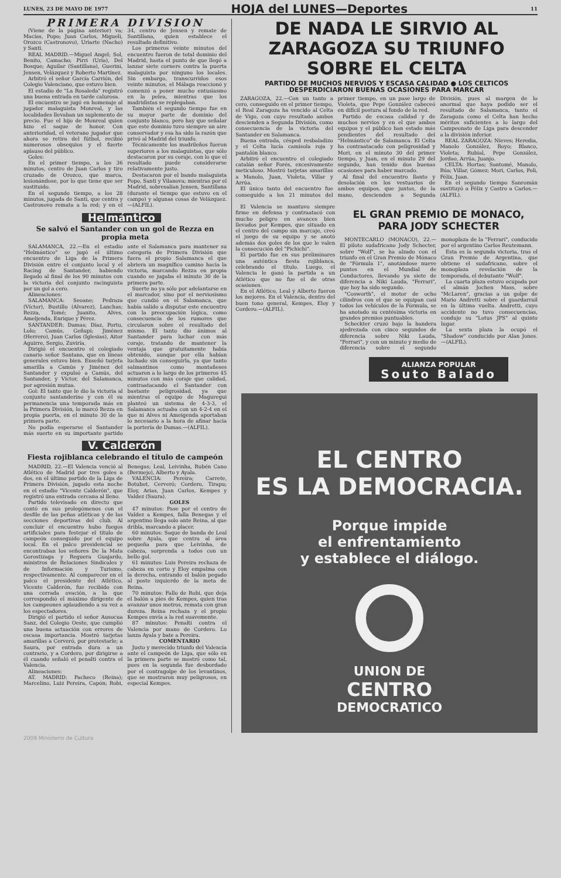LUNES, 23 DE MAYO DE 1977 HOJA del LUNES—Deportes 11
PRIMERA DIVISION
(Viene de la página anterior) va; Macías, Popo; Juan Carlos, Migueli, Orozco (Castronovo), Uriarte (Nacho) y Santi.
REAL MADRID.—Miguel Angel; Sol, Benito, Camacho; Pirri (Uría), Del Bosque; Aguilar (Santillana), Guerini, Jensen, Velázquez y Roberto Martínez.
Arbitró el señor García Carrión, del Colegio Valenciano, que estuvo bien.
El estadio de "La Rosaleda" registró una buena entrada en tarde calurosa.
El encuentro se jugó en homenaje al jugador malaguista Monreal, y las localidades llevaban un suplemento de precio. Fue el hijo de Monreal quien hizo el saque de honor. Con anterioridad, el veterano jugador que ahora se retira del fútbol, recibió numerosos obsequios y el fuerte aplauso del público.
Goles:
En el primer tiempo, a los 36 minutos, centro de Juan Carlos y tiro cruzado de Orozco, que marca, lesionándose, por lo que tiene que ser sustituido.
En el segundo tiempo, a los 28 minutos, jugada de Santi, que centra y Castronovo remata a la red; y en el 34, centro de Jensen y remate de Santillana, quien establece el resultado definitivo.
Los primeros veinte minutos del encuentro fueron de total dominio del Madrid, hasta el punto de que llegó a lanzar siete corners contra la puerta malaguista por ninguno los locales. Sin embargo, transcurridos esos veinte minutos, el Málaga reaccionó y comenzó a poner mucho entusiasmo en la pelea, mientras que los madridistas se replegaban.
También el segundo tiempo fue en su mayor parte de dominio del conjunto blanco, pero hay que señalar que este dominio tuvo siempre un aire conservador y esa ha sido la razón que privó al Madrid del triunfo.
Técnicamente los madrileños fueron superiores a los malaguistas, que sólo destacaron por su coraje, con lo que el resultado puede considerarse relativamente justo.
Destacaron por el bando malaguista Popo, Santi y Vilanova; mientras por el Madrid, sobresalían Jensen, Santillana (durante el tiempo que estuvo en el campo) y algunas cosas de Velázquez.—(ALFIL).
Helmántico
Se salvó el Santander con un gol de Rezza en propia meta
SALAMANCA, 22.—En el estadio "Helmántico" se jugó el último encuentro de Liga de la Primera División entre el conjunto local y el Racing de Santander, habiendo llegado al final de los 90 minutos con la victoria del conjunto racinguista por un gol a cero.
Alineaciones:
SALAMANCA: Seoane; Pedraza (Víctor), Bustillo (Alvarez), Lanchas; Rezza, Tomé; Juanito, Alves, Ameljenda, Enrique y Pérez.
SANTANDER: Damas; Díaz, Portu, Lolo; Camús, Geñupi; Jiménez (Herrero), Juan Carlos (Iglesias), Aitor Aguirre, Sergio, Zuviría.
Dirigió el encuentro el colegiado canario señor Santana, que en líneas generales estuvo bien. Enseñó tarjeta amarilla a Camús y Jiménez del Santander y expulsó a Camús, del Santander, y Víctor, del Salamanca, por agresión mutua.
Gol: El tanto que le dio la victoria al conjunto santanderino y con él su permanencia una temporada más en la Primera División, lo marcó Rezza en propia puerta, en el minuto 30 de la primera parte.
No podía esperarse el Santander más suerte en su importante partido ante el Salamanca para mantener su categoría de Primera División que fuera el propio Salamanca el que abriera un magnífico camino hacia la victoria, marcando Rezza en propia cuando se jugaba el minuto 30 de la primera parte.
Suerte no ya sólo por adelantarse en el marcador, sino por el nerviosismo que cundió en el Salamanca, que había salido a disputar este encuentro con la preocupación lógica, como consecuencia de los rumores que circularon sobre el resultado del mismo. El tanto dio ánimos al Santander para luchar con más coraje, tratando de mantener la ventaja que gratuitamente había obtenido, aunque por ella habían luchado sin conseguirla, ya que tanto salmantinos como montañeses actuaron a lo largo de los primeros 45 minutos con más coraje que calidad, contraatacando el Santander con bastante peligrosidad, ya que mientras el equipo de Maguregui planteó un sistema de 4-3-3, el Salamanca actuaba con un 4-2-4 en el que ni Alves ni Ameigenda aportaban lo necesario a la hora de afinar hacia la portería de Damas.—(ALFIL).
V. Calderón
Fiesta rojiblanca celebrando el título de campeón
MADRID, 22.—El Valencia venció al Atlético de Madrid por tres goles a dos, en el último partido de la Liga de Primera División, jugado esta noche en el estadio "Vicente Calderón", que registró una entrada cercana al lleno.
Partido televisado en directo que contó en sus prolegómenos con el desfile de las peñas atléticas y de las secciones deportivas del club. Al concluir el encuentro hubo fuegos artificiales para festejar el título de campeón conseguido por el equipo local. En el palco presidencial se encontraban los señores De la Mata Gorostizaga y Reguera Guajardo, ministros de Relaciones Sindicales y de Información y Turismo, respectivamente. Al comparecer en el palco el presidente del Atlético, Vicente Calderón, fue recibido con una cerrada ovación, a la que correspondió el máximo dirigente de los campeones aplaudiendo a su vez a los espectadores.
Dirigió el partido el señor Ausocua Sanz, del Colegio Oeste, que cumplió una buena actuación con errores de escasa importancia. Mostró tarjetas amarillas a Cerveró, por protestarle; a Saura, por entrada dura a un contrario, y a Cordero, por dirigirse a él cuando señaló el penalti contra el Valencia.
Alineaciones:
AT. MADRID: Pacheco (Reina); Marcelino, Luiz Pereira, Capón; Robi, Benegas; Leal, Leivinha, Rubén Cano (Bermejo), Alberto y Ayala.
VALENCIA: Pereira; Carrete, Botubot, Cerveró; Cordero, Tirapu; Eloy, Arias, Juan Carlos, Kempes y Valdez (Saura).
GOLES
47 minutos: Pase por el centro de Valdez a Kempes, falla Benegas y el argentino llega solo ante Reina, al que dribla, marcando a placer.
60 minutos: Saque de banda de Leal sobre Ayala, que centra al área pequeña para que Leivinha, de cabeza, sorprenda a todos con un bello gol.
61 minutos: Luis Pereira rechaza de cabeza en corto y Eloy empalma con la derecha, entrando el balón pegado al poste izquierdo de la meta de Reina.
70 minutos: Fallo de Robi, que deja el balón a pies de Kempes, quien tras avanzar unos metros, remata con gran dureza. Reina rechaza y el propio Kempes envía a la red suavemente.
87 minutos: Penalti contra el Valencia por mano de Cordero. Lo lanza Ayala y bate a Pereira.
COMENTARIO
Justo y merecido triunfo del Valencia ante el campeón de Liga, que sólo en la primera parte se mostró como tal, pues en la segunda fue desbordado por el contragolpe de los levantinos, que se mostraron muy peligrosos, en especial Kempes.
DE NADA LE SIRVIO AL ZARAGOZA SU TRIUNFO SOBRE EL CELTA
PARTIDO DE MUCHOS NERVIOS Y ESCASA CALIDAD ● LOS CELTICOS DESPERDICIARON BUENAS OCASIONES PARA MARCAR
ZARAGOZA, 22.—Con un tanto a cero, conseguido en el primer tiempo, el Real Zaragoza ha vencido al Celta de Vigo, con cuyo resultado ambos descienden a Segunda División, como consecuencia de la victoria del Santander en Salamanca.
Buena entrada, césped resbaladizo y el Celta lucía camisola roja y pantalón blanco.
Arbitró el encuentro el colegiado catalán señor Forés, excesivamente meticuloso. Mostró tarjetas amarillas a Manolo, Juan, Violeta, Villar y Arrúa.
El único tanto del encuentro fue conseguido a los 21 minutos del primer tiempo, en un pase largo de Violeta, que Pepe González cabeceó en difícil postura al fondo de la red.
Partido de escasa calidad y de muchos nervios y en el que ambos equipos y el público han estado más pendientes del resultado del "Helmántico" de Salamanca. El Celta ha contraatacado con peligrosidad y Mori, en el minuto 30 del primer tiempo, y Juan, en el minuto 29 del segundo, han tenido dos buenas ocasiones para haber marcado.
Al final del encuentro llanto y desolación en los vestuarios de ambos equipos, que juntos, de la mano, descienden a Segunda División, pues al margen de lo anormal que haya podido ser el resultado de Salamanca, tanto el Zaragoza como el Celta han hecho méritos suficientes a lo largo del Campeonato de Liga para descender a la división inferior.
REAL ZARAGOZA: Nieves; Heredia, Manolo González, Royo; Blanco, Violeta; Rubial, Pepe González, Jordao, Arrúa, Juanjo.
CELTA: Hortas; Santomé, Manolo, Búa; Villar, Gómez; Mori, Carlos, Poli, Félix, Juan.
En el segundo tiempo Sanromán sustituyó a Félix y Castro a Carlos.—(ALFIL).
El Valencia se mantuvo siempre firme en defensa y contraatacó con mucho peligro en avances bien llevados por Kempes, que situado en el centro del campo sin marcaje, creó el juego de su equipo y se anotó además dos goles de los que le valen la consecución del "Pichichi".
El partido fue en sus preliminares una auténtica fiesta rojiblanca, celebrando el título. Luego, el Valencia le ganó la partida a un Atlético que no fue el de otras ocasiones.
En el Atlético, Leal y Alberto fueron los mejores. En el Valencia, dentro del buen tono general, Kempes, Eloy y Cordero.—(ALFIL).
EL GRAN PREMIO DE MONACO, PARA JODY SCHECTER
MONTECARLO (MONACO), 22.— El piloto sudafricano Jody Schecter, sobre "Wolf", se ha alzado con el triunfo en el Gran Premio de Mónaco de "Fórmula 1", anotándose nueve puntos en el Mundial de Conductores, llevando ya siete de diferencia a Niki Lauda, "Ferrari", que hoy ha sido segundo.
"Cosworth", el motor de ocho cilindros con el que se equipan casi todos los vehículos de la Fórmula, se ha anotado su centésima victoria en grandes premios puntuables.
Scheckter cruzó bajo la bandera ajedrezada con cinco segundos de diferencia sobre Niki Lauda, "Ferrari", y con un minuto y medio de diferencia sobre el segundo monoplaza de la "Ferrari", conducido por el argentino Carlos Reutemann.
Esta es la segunda victoria, tras el Gran Premio de Argentina, que obtiene el sudafricano, sobre el monoplaza revelación de la temporada, el debutante "Wolf".
La cuarta plaza estuvo ocupada por el almán Jochen Mass, sobre "McLaren", gracias a un golpe de Mario Andretti sobre el guardarrail en la última vuelta. Andretti, cuyo accidente no tuvo consecuencias, condujo su "Lotus JPS" al quinto lugar.
La sexta plaza la ocupó el "Shadow" conducido por Alan Jones.—(ALFIL).
ALIANZA POPULAR
Souto Balado
EL CENTRO
ES LA DEMOCRACIA.
Porque impide
el enfrentamiento
y establece el diálogo.
UNION DE
CENTRO
DEMOCRATICO
2009 Ministerio de Cultura